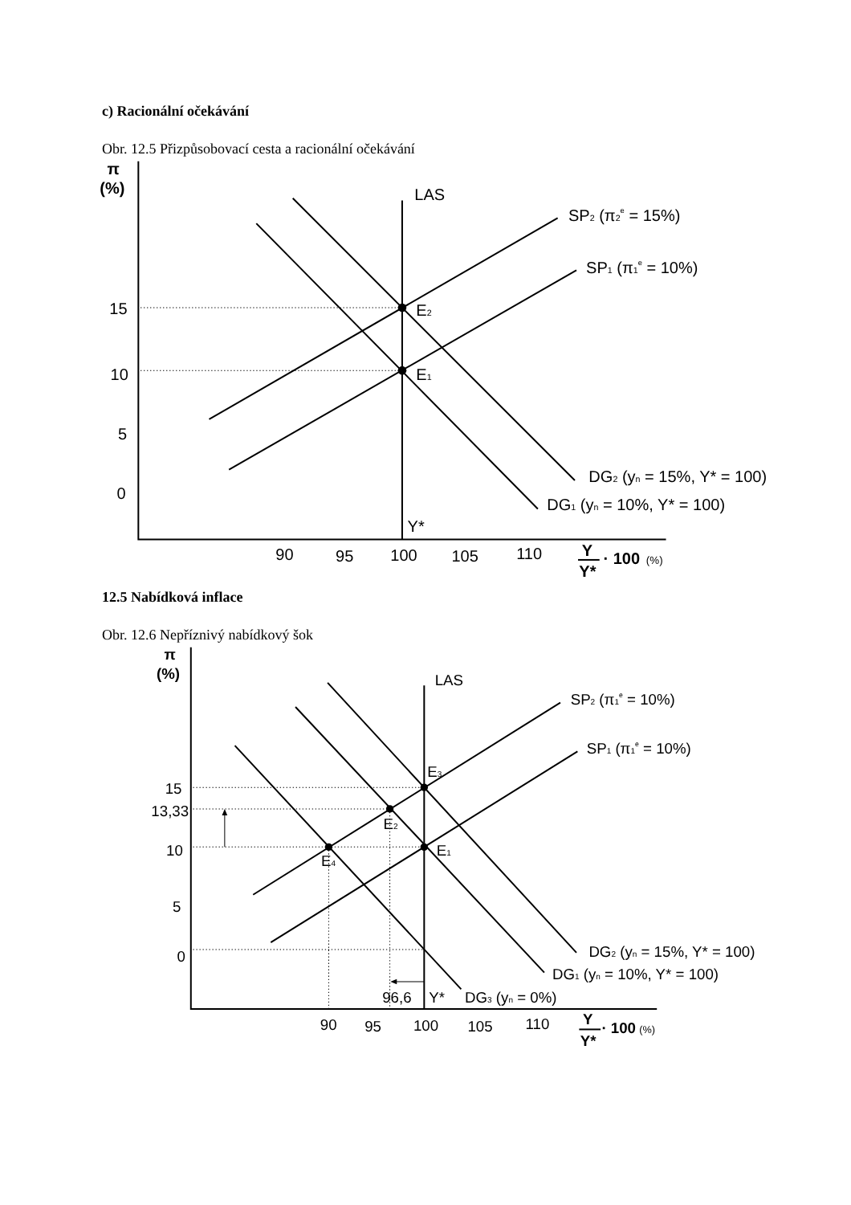c) Racionální očekávání
Obr. 12.5 Přizpůsobovací cesta a racionální očekávání
π
(%)
LAS
SP2 (π2e = 15%)
SP1 (π1e = 10%)
15
E2
10
E1
5
0
DG2 (yn = 15%, Y* = 100)
DG1 (yn = 10%, Y* = 100)
Y*
90
95
100
105
110
Y
Y*
· 100
(%)
12.5 Nabídková inflace
Obr. 12.6 Nepříznivý nabídkový šok
π
(%)
LAS
SP2 (π1e = 10%)
SP1 (π1e = 10%)
E3
15
13,33
E2
10
E4
E1
5
0
DG2 (yn = 15%, Y* = 100)
DG1 (yn = 10%, Y* = 100)
96,6
Y*
DG3 (yn = 0%)
90
95
100
105
110
Y
Y*
· 100
(%)